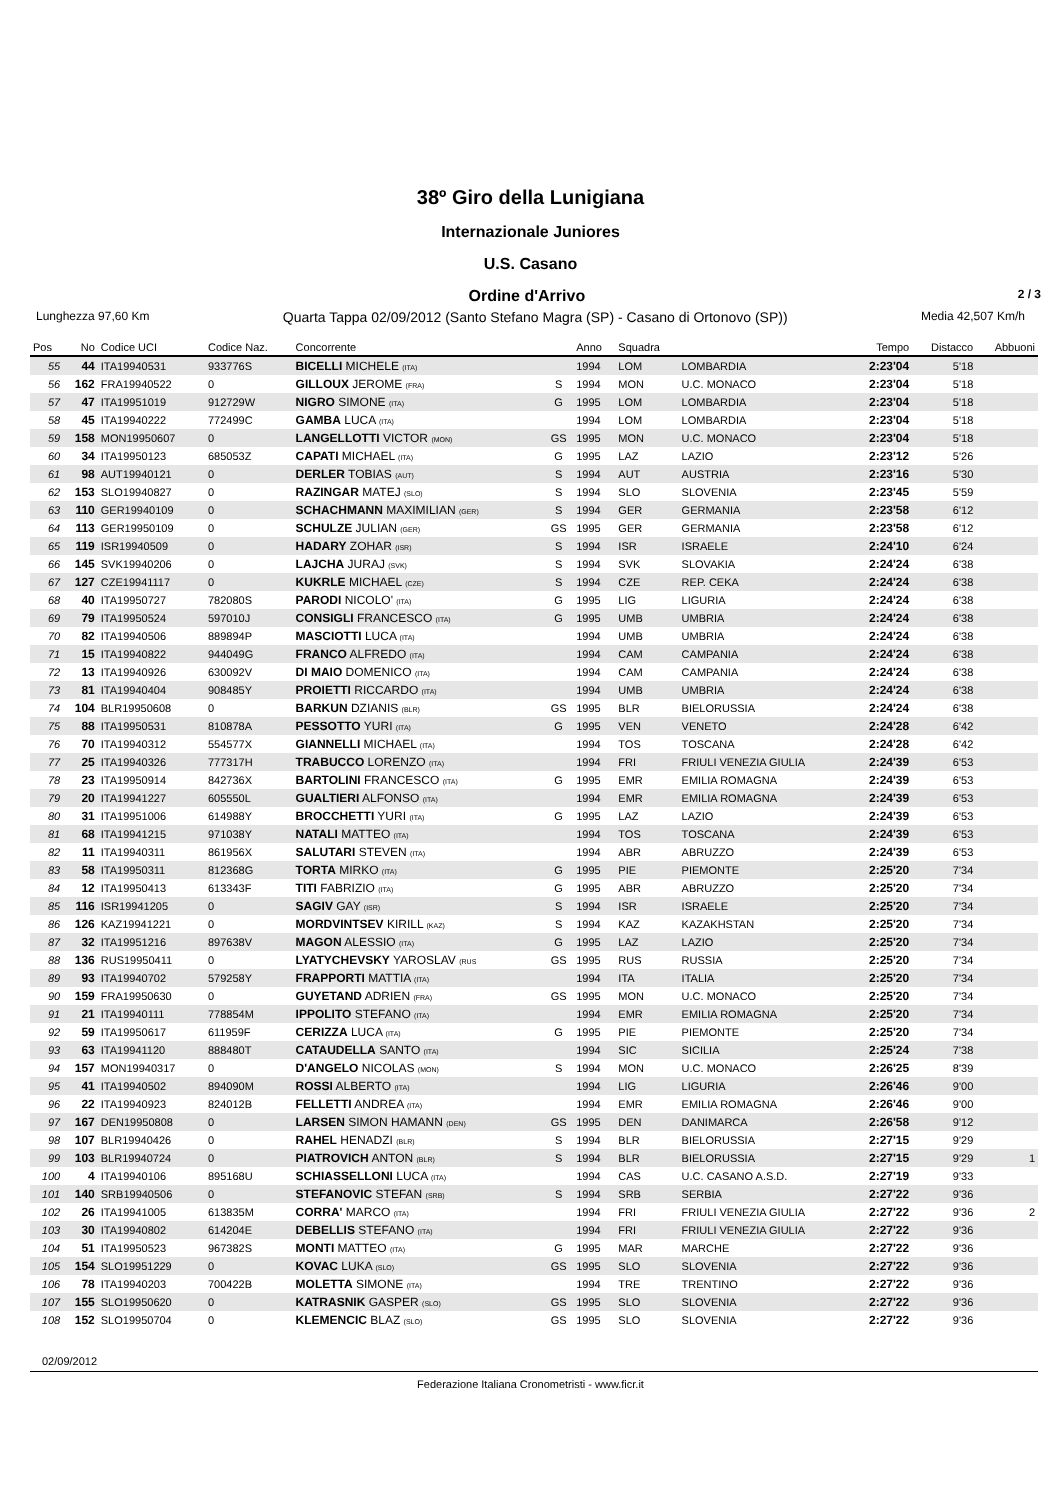38º Giro della Lunigiana
Internazionale Juniores
U.S. Casano
Ordine d'Arrivo 2 / 3
Lunghezza 97,60 Km Quarta Tappa 02/09/2012 (Santo Stefano Magra (SP) - Casano di Ortonovo (SP)) Media 42,507 Km/h
| Pos | No | Codice UCI | Codice Naz. | Concorrente | | Anno | Squadra | | Tempo | Distacco | Abbuoni |
| --- | --- | --- | --- | --- | --- | --- | --- | --- | --- | --- | --- |
| 55 | 44 | ITA19940531 | 933776S | BICELLI MICHELE (ITA) | | 1994 | LOM | LOMBARDIA | 2:23'04 | 5'18 | |
| 56 | 162 | FRA19940522 | 0 | GILLOUX JEROME (FRA) | S | 1994 | MON | U.C. MONACO | 2:23'04 | 5'18 | |
| 57 | 47 | ITA19951019 | 912729W | NIGRO SIMONE (ITA) | G | 1995 | LOM | LOMBARDIA | 2:23'04 | 5'18 | |
| 58 | 45 | ITA19940222 | 772499C | GAMBA LUCA (ITA) | | 1994 | LOM | LOMBARDIA | 2:23'04 | 5'18 | |
| 59 | 158 | MON19950607 | 0 | LANGELLOTTI VICTOR (MON) | GS | 1995 | MON | U.C. MONACO | 2:23'04 | 5'18 | |
| 60 | 34 | ITA19950123 | 685053Z | CAPATI MICHAEL (ITA) | G | 1995 | LAZ | LAZIO | 2:23'12 | 5'26 | |
| 61 | 98 | AUT19940121 | 0 | DERLER TOBIAS (AUT) | S | 1994 | AUT | AUSTRIA | 2:23'16 | 5'30 | |
| 62 | 153 | SLO19940827 | 0 | RAZINGAR MATEJ (SLO) | S | 1994 | SLO | SLOVENIA | 2:23'45 | 5'59 | |
| 63 | 110 | GER19940109 | 0 | SCHACHMANN MAXIMILIAN (GER) | S | 1994 | GER | GERMANIA | 2:23'58 | 6'12 | |
| 64 | 113 | GER19950109 | 0 | SCHULZE JULIAN (GER) | GS | 1995 | GER | GERMANIA | 2:23'58 | 6'12 | |
| 65 | 119 | ISR19940509 | 0 | HADARY ZOHAR (ISR) | S | 1994 | ISR | ISRAELE | 2:24'10 | 6'24 | |
| 66 | 145 | SVK19940206 | 0 | LAJCHA JURAJ (SVK) | S | 1994 | SVK | SLOVAKIA | 2:24'24 | 6'38 | |
| 67 | 127 | CZE19941117 | 0 | KUKRLE MICHAEL (CZE) | S | 1994 | CZE | REP. CEKA | 2:24'24 | 6'38 | |
| 68 | 40 | ITA19950727 | 782080S | PARODI NICOLO' (ITA) | G | 1995 | LIG | LIGURIA | 2:24'24 | 6'38 | |
| 69 | 79 | ITA19950524 | 597010J | CONSIGLI FRANCESCO (ITA) | G | 1995 | UMB | UMBRIA | 2:24'24 | 6'38 | |
| 70 | 82 | ITA19940506 | 889894P | MASCIOTTI LUCA (ITA) | | 1994 | UMB | UMBRIA | 2:24'24 | 6'38 | |
| 71 | 15 | ITA19940822 | 944049G | FRANCO ALFREDO (ITA) | | 1994 | CAM | CAMPANIA | 2:24'24 | 6'38 | |
| 72 | 13 | ITA19940926 | 630092V | DI MAIO DOMENICO (ITA) | | 1994 | CAM | CAMPANIA | 2:24'24 | 6'38 | |
| 73 | 81 | ITA19940404 | 908485Y | PROIETTI RICCARDO (ITA) | | 1994 | UMB | UMBRIA | 2:24'24 | 6'38 | |
| 74 | 104 | BLR19950608 | 0 | BARKUN DZIANIS (BLR) | GS | 1995 | BLR | BIELORUSSIA | 2:24'24 | 6'38 | |
| 75 | 88 | ITA19950531 | 810878A | PESSOTTO YURI (ITA) | G | 1995 | VEN | VENETO | 2:24'28 | 6'42 | |
| 76 | 70 | ITA19940312 | 554577X | GIANNELLI MICHAEL (ITA) | | 1994 | TOS | TOSCANA | 2:24'28 | 6'42 | |
| 77 | 25 | ITA19940326 | 777317H | TRABUCCO LORENZO (ITA) | | 1994 | FRI | FRIULI VENEZIA GIULIA | 2:24'39 | 6'53 | |
| 78 | 23 | ITA19950914 | 842736X | BARTOLINI FRANCESCO (ITA) | G | 1995 | EMR | EMILIA ROMAGNA | 2:24'39 | 6'53 | |
| 79 | 20 | ITA19941227 | 605550L | GUALTIERI ALFONSO (ITA) | | 1994 | EMR | EMILIA ROMAGNA | 2:24'39 | 6'53 | |
| 80 | 31 | ITA19951006 | 614988Y | BROCCHETTI YURI (ITA) | G | 1995 | LAZ | LAZIO | 2:24'39 | 6'53 | |
| 81 | 68 | ITA19941215 | 971038Y | NATALI MATTEO (ITA) | | 1994 | TOS | TOSCANA | 2:24'39 | 6'53 | |
| 82 | 11 | ITA19940311 | 861956X | SALUTARI STEVEN (ITA) | | 1994 | ABR | ABRUZZO | 2:24'39 | 6'53 | |
| 83 | 58 | ITA19950311 | 812368G | TORTA MIRKO (ITA) | G | 1995 | PIE | PIEMONTE | 2:25'20 | 7'34 | |
| 84 | 12 | ITA19950413 | 613343F | TITI FABRIZIO (ITA) | G | 1995 | ABR | ABRUZZO | 2:25'20 | 7'34 | |
| 85 | 116 | ISR19941205 | 0 | SAGIV GAY (ISR) | S | 1994 | ISR | ISRAELE | 2:25'20 | 7'34 | |
| 86 | 126 | KAZ19941221 | 0 | MORDVINTSEV KIRILL (KAZ) | S | 1994 | KAZ | KAZAKHSTAN | 2:25'20 | 7'34 | |
| 87 | 32 | ITA19951216 | 897638V | MAGON ALESSIO (ITA) | G | 1995 | LAZ | LAZIO | 2:25'20 | 7'34 | |
| 88 | 136 | RUS19950411 | 0 | LYATYCHEVSKY YAROSLAV (RUS | GS | 1995 | RUS | RUSSIA | 2:25'20 | 7'34 | |
| 89 | 93 | ITA19940702 | 579258Y | FRAPPORTI MATTIA (ITA) | | 1994 | ITA | ITALIA | 2:25'20 | 7'34 | |
| 90 | 159 | FRA19950630 | 0 | GUYETAND ADRIEN (FRA) | GS | 1995 | MON | U.C. MONACO | 2:25'20 | 7'34 | |
| 91 | 21 | ITA19940111 | 778854M | IPPOLITO STEFANO (ITA) | | 1994 | EMR | EMILIA ROMAGNA | 2:25'20 | 7'34 | |
| 92 | 59 | ITA19950617 | 611959F | CERIZZA LUCA (ITA) | G | 1995 | PIE | PIEMONTE | 2:25'20 | 7'34 | |
| 93 | 63 | ITA19941120 | 888480T | CATAUDELLA SANTO (ITA) | | 1994 | SIC | SICILIA | 2:25'24 | 7'38 | |
| 94 | 157 | MON19940317 | 0 | D'ANGELO NICOLAS (MON) | S | 1994 | MON | U.C. MONACO | 2:26'25 | 8'39 | |
| 95 | 41 | ITA19940502 | 894090M | ROSSI ALBERTO (ITA) | | 1994 | LIG | LIGURIA | 2:26'46 | 9'00 | |
| 96 | 22 | ITA19940923 | 824012B | FELLETTI ANDREA (ITA) | | 1994 | EMR | EMILIA ROMAGNA | 2:26'46 | 9'00 | |
| 97 | 167 | DEN19950808 | 0 | LARSEN SIMON HAMANN (DEN) | GS | 1995 | DEN | DANIMARCA | 2:26'58 | 9'12 | |
| 98 | 107 | BLR19940426 | 0 | RAHEL HENADZI (BLR) | S | 1994 | BLR | BIELORUSSIA | 2:27'15 | 9'29 | |
| 99 | 103 | BLR19940724 | 0 | PIATROVICH ANTON (BLR) | S | 1994 | BLR | BIELORUSSIA | 2:27'15 | 9'29 | 1 |
| 100 | 4 | ITA19940106 | 895168U | SCHIASSELLONI LUCA (ITA) | | 1994 | CAS | U.C. CASANO A.S.D. | 2:27'19 | 9'33 | |
| 101 | 140 | SRB19940506 | 0 | STEFANOVIC STEFAN (SRB) | S | 1994 | SRB | SERBIA | 2:27'22 | 9'36 | |
| 102 | 26 | ITA19941005 | 613835M | CORRA' MARCO (ITA) | | 1994 | FRI | FRIULI VENEZIA GIULIA | 2:27'22 | 9'36 | 2 |
| 103 | 30 | ITA19940802 | 614204E | DEBELLIS STEFANO (ITA) | | 1994 | FRI | FRIULI VENEZIA GIULIA | 2:27'22 | 9'36 | |
| 104 | 51 | ITA19950523 | 967382S | MONTI MATTEO (ITA) | G | 1995 | MAR | MARCHE | 2:27'22 | 9'36 | |
| 105 | 154 | SLO19951229 | 0 | KOVAC LUKA (SLO) | GS | 1995 | SLO | SLOVENIA | 2:27'22 | 9'36 | |
| 106 | 78 | ITA19940203 | 700422B | MOLETTA SIMONE (ITA) | | 1994 | TRE | TRENTINO | 2:27'22 | 9'36 | |
| 107 | 155 | SLO19950620 | 0 | KATRASNIK GASPER (SLO) | GS | 1995 | SLO | SLOVENIA | 2:27'22 | 9'36 | |
| 108 | 152 | SLO19950704 | 0 | KLEMENCIC BLAZ (SLO) | GS | 1995 | SLO | SLOVENIA | 2:27'22 | 9'36 | |
02/09/2012
Federazione Italiana Cronometristi - www.ficr.it